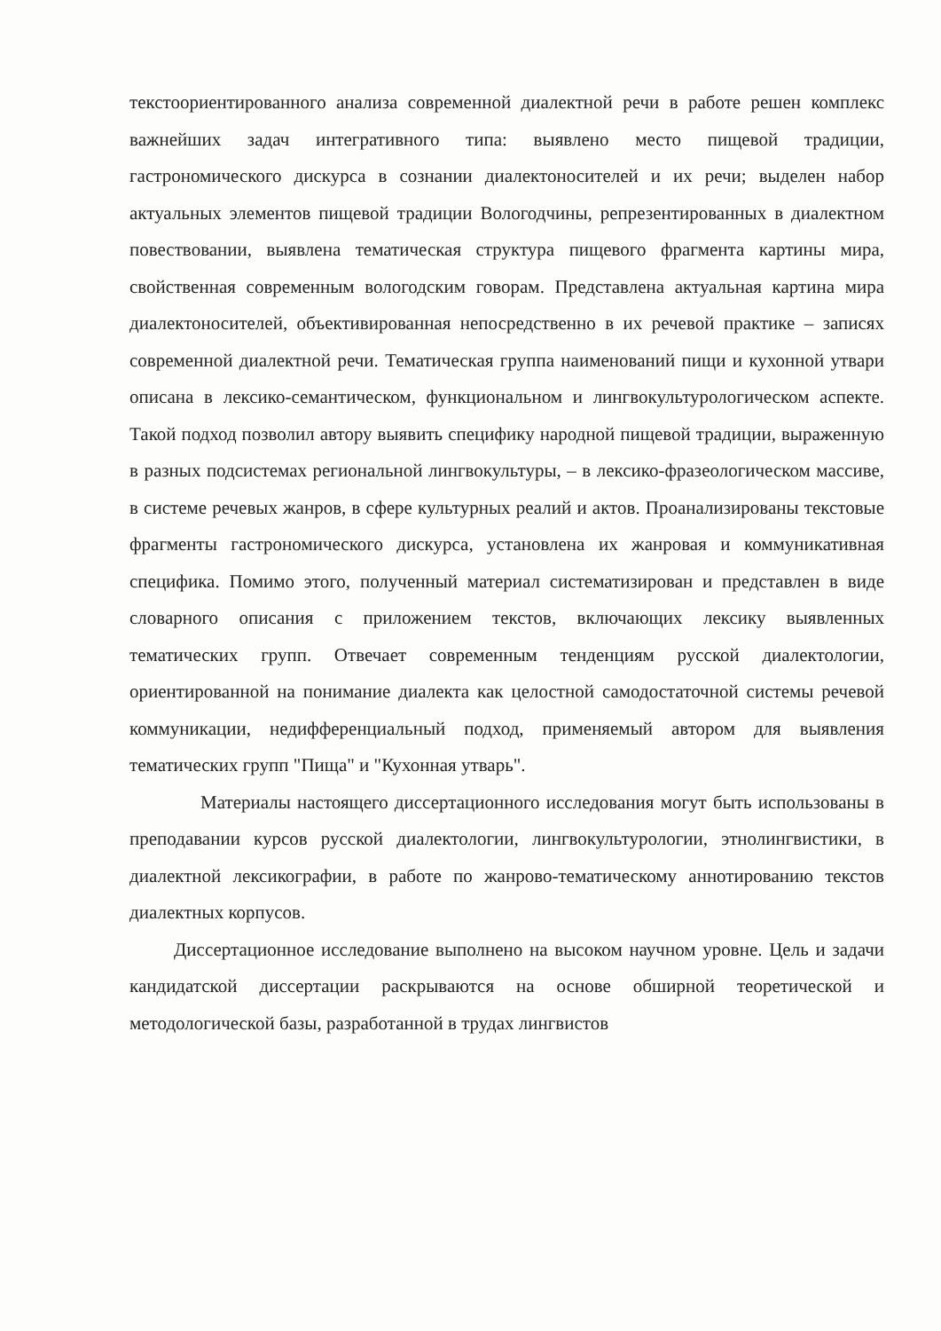текстоориентированного анализа современной диалектной речи в работе решен комплекс важнейших задач интегративного типа: выявлено место пищевой традиции, гастрономического дискурса в сознании диалектоносителей и их речи; выделен набор актуальных элементов пищевой традиции Вологодчины, репрезентированных в диалектном повествовании, выявлена тематическая структура пищевого фрагмента картины мира, свойственная современным вологодским говорам. Представлена актуальная картина мира диалектоносителей, объективированная непосредственно в их речевой практике – записях современной диалектной речи. Тематическая группа наименований пищи и кухонной утвари описана в лексико-семантическом, функциональном и лингвокультурологическом аспекте. Такой подход позволил автору выявить специфику народной пищевой традиции, выраженную в разных подсистемах региональной лингвокультуры, – в лексико-фразеологическом массиве, в системе речевых жанров, в сфере культурных реалий и актов. Проанализированы текстовые фрагменты гастрономического дискурса, установлена их жанровая и коммуникативная специфика. Помимо этого, полученный материал систематизирован и представлен в виде словарного описания с приложением текстов, включающих лексику выявленных тематических групп. Отвечает современным тенденциям русской диалектологии, ориентированной на понимание диалекта как целостной самодостаточной системы речевой коммуникации, недифференциальный подход, применяемый автором для выявления тематических групп "Пища" и "Кухонная утварь".
Материалы настоящего диссертационного исследования могут быть использованы в преподавании курсов русской диалектологии, лингвокультурологии, этнолингвистики, в диалектной лексикографии, в работе по жанрово-тематическому аннотированию текстов диалектных корпусов.
Диссертационное исследование выполнено на высоком научном уровне. Цель и задачи кандидатской диссертации раскрываются на основе обширной теоретической и методологической базы, разработанной в трудах лингвистов